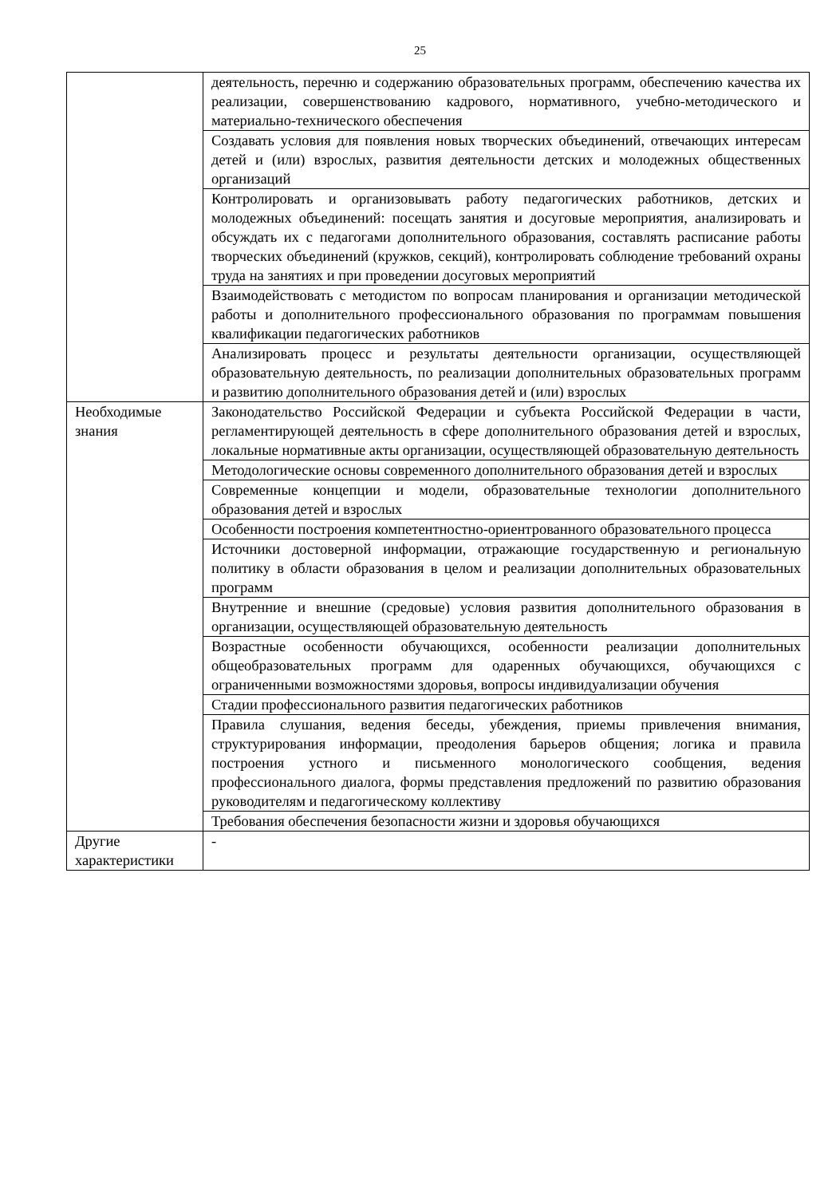25
| | деятельность, перечню и содержанию образовательных программ, обеспечению качества их реализации, совершенствованию кадрового, нормативного, учебно-методического и материально-технического обеспечения |
| | Создавать условия для появления новых творческих объединений, отвечающих интересам детей и (или) взрослых, развития деятельности детских и молодежных общественных организаций |
| | Контролировать и организовывать работу педагогических работников, детских и молодежных объединений: посещать занятия и досуговые мероприятия, анализировать и обсуждать их с педагогами дополнительного образования, составлять расписание работы творческих объединений (кружков, секций), контролировать соблюдение требований охраны труда на занятиях и при проведении досуговых мероприятий |
| | Взаимодействовать с методистом по вопросам планирования и организации методической работы и дополнительного профессионального образования по программам повышения квалификации педагогических работников |
| | Анализировать процесс и результаты деятельности организации, осуществляющей образовательную деятельность, по реализации дополнительных образовательных программ и развитию дополнительного образования детей и (или) взрослых |
| Необходимые знания | Законодательство Российской Федерации и субъекта Российской Федерации в части, регламентирующей деятельность в сфере дополнительного образования детей и взрослых, локальные нормативные акты организации, осуществляющей образовательную деятельность |
| | Методологические основы современного дополнительного образования детей и взрослых |
| | Современные концепции и модели, образовательные технологии дополнительного образования детей и взрослых |
| | Особенности построения компетентностно-ориентрованного образовательного процесса |
| | Источники достоверной информации, отражающие государственную и региональную политику в области образования в целом и реализации дополнительных образовательных программ |
| | Внутренние и внешние (средовые) условия развития дополнительного образования в организации, осуществляющей образовательную деятельность |
| | Возрастные особенности обучающихся, особенности реализации дополнительных общеобразовательных программ для одаренных обучающихся, обучающихся с ограниченными возможностями здоровья, вопросы индивидуализации обучения |
| | Стадии профессионального развития педагогических работников |
| | Правила слушания, ведения беседы, убеждения, приемы привлечения внимания, структурирования информации, преодоления барьеров общения; логика и правила построения устного и письменного монологического сообщения, ведения профессионального диалога, формы представления предложений по развитию образования руководителям и педагогическому коллективу |
| | Требования обеспечения безопасности жизни и здоровья обучающихся |
| Другие характеристики | - |